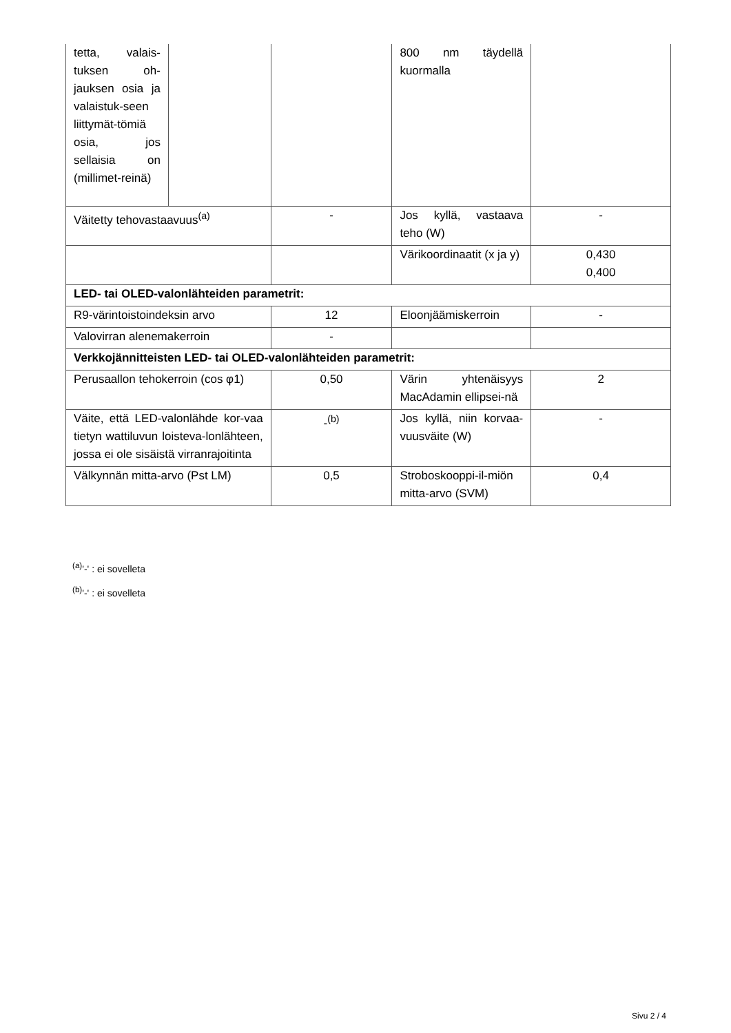| tetta, valais-tuksen oh-jauksen osia ja valaistuk-seen liittymät-tömiä osia, jos sellaisia on (millimet-reinä) | | | 800 nm täydellä kuormalla | |
| Väitetty tehovastaavuus<sup>(a)</sup> | | - | Jos kyllä, vastaava teho (W) | - |
| | | | Värikoordinaatit (x ja y) | 0,430 0,400 |
| LED- tai OLED-valonlähteiden parametrit: | | | | |
| R9-värintoistoindeksin arvo | | 12 | Eloonjäämiskerroin | - |
| Valovirran alenemakerroin | | - | | |
| Verkkojännitteisten LED- tai OLED-valonlähteiden parametrit: | | | | |
| Perusaallon tehokerroin (cos φ1) | | 0,50 | Värin yhtenäisyys MacAdamin ellipsei-nä | 2 |
| Väite, että LED-valonlähde kor-vaa tietyn wattiluvun loisteva-lonlähteen, jossa ei ole sisäistä virranrajoitinta | | -<sup>(b)</sup> | Jos kyllä, niin korvaa-vuusväite (W) | - |
| Välkynnän mitta-arvo (Pst LM) | | 0,5 | Stroboskooppi-il-miön mitta-arvo (SVM) | 0,4 |
<sup>(a)</sup> '-' : ei sovelleta
<sup>(b)</sup> '-' : ei sovelleta
Sivu 2 / 4